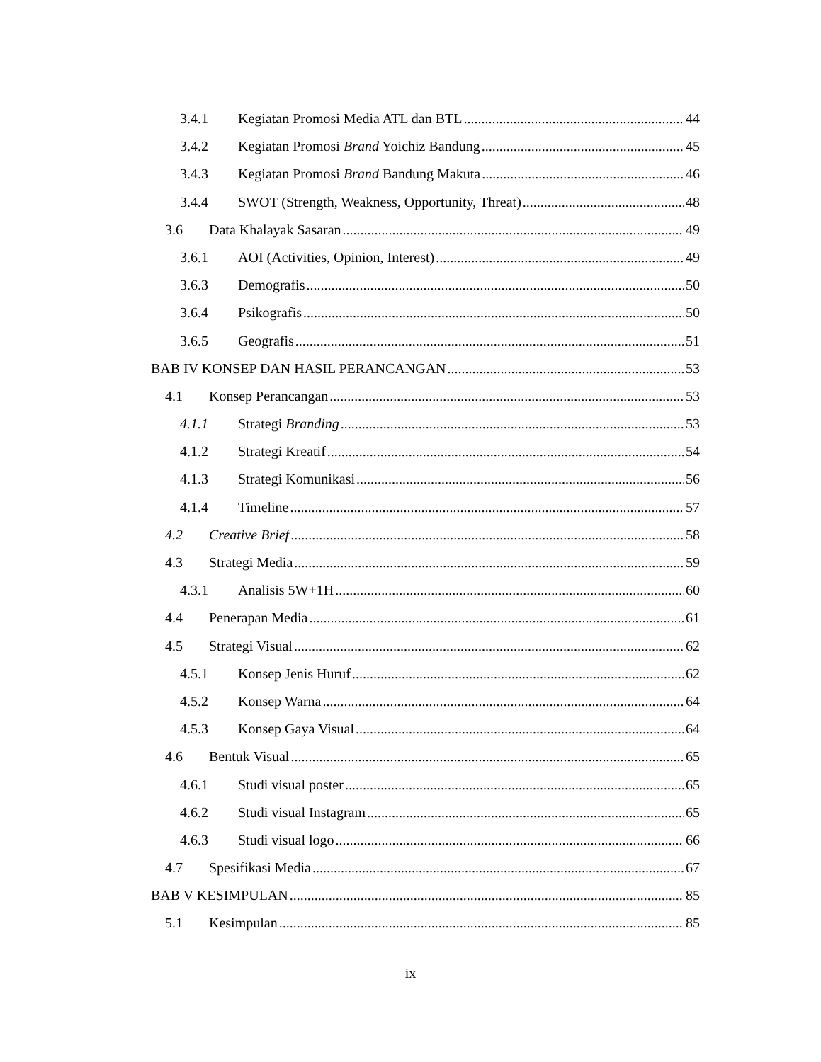3.4.1 Kegiatan Promosi Media ATL dan BTL 44
3.4.2 Kegiatan Promosi Brand Yoichiz Bandung 45
3.4.3 Kegiatan Promosi Brand Bandung Makuta 46
3.4.4 SWOT (Strength, Weakness, Opportunity, Threat) 48
3.6 Data Khalayak Sasaran 49
3.6.1 AOI (Activities, Opinion, Interest) 49
3.6.3 Demografis 50
3.6.4 Psikografis 50
3.6.5 Geografis 51
BAB IV KONSEP DAN HASIL PERANCANGAN 53
4.1 Konsep Perancangan 53
4.1.1 Strategi Branding 53
4.1.2 Strategi Kreatif 54
4.1.3 Strategi Komunikasi 56
4.1.4 Timeline 57
4.2 Creative Brief 58
4.3 Strategi Media 59
4.3.1 Analisis 5W+1H 60
4.4 Penerapan Media 61
4.5 Strategi Visual 62
4.5.1 Konsep Jenis Huruf 62
4.5.2 Konsep Warna 64
4.5.3 Konsep Gaya Visual 64
4.6 Bentuk Visual 65
4.6.1 Studi visual poster 65
4.6.2 Studi visual Instagram 65
4.6.3 Studi visual logo 66
4.7 Spesifikasi Media 67
BAB V KESIMPULAN 85
5.1 Kesimpulan 85
ix